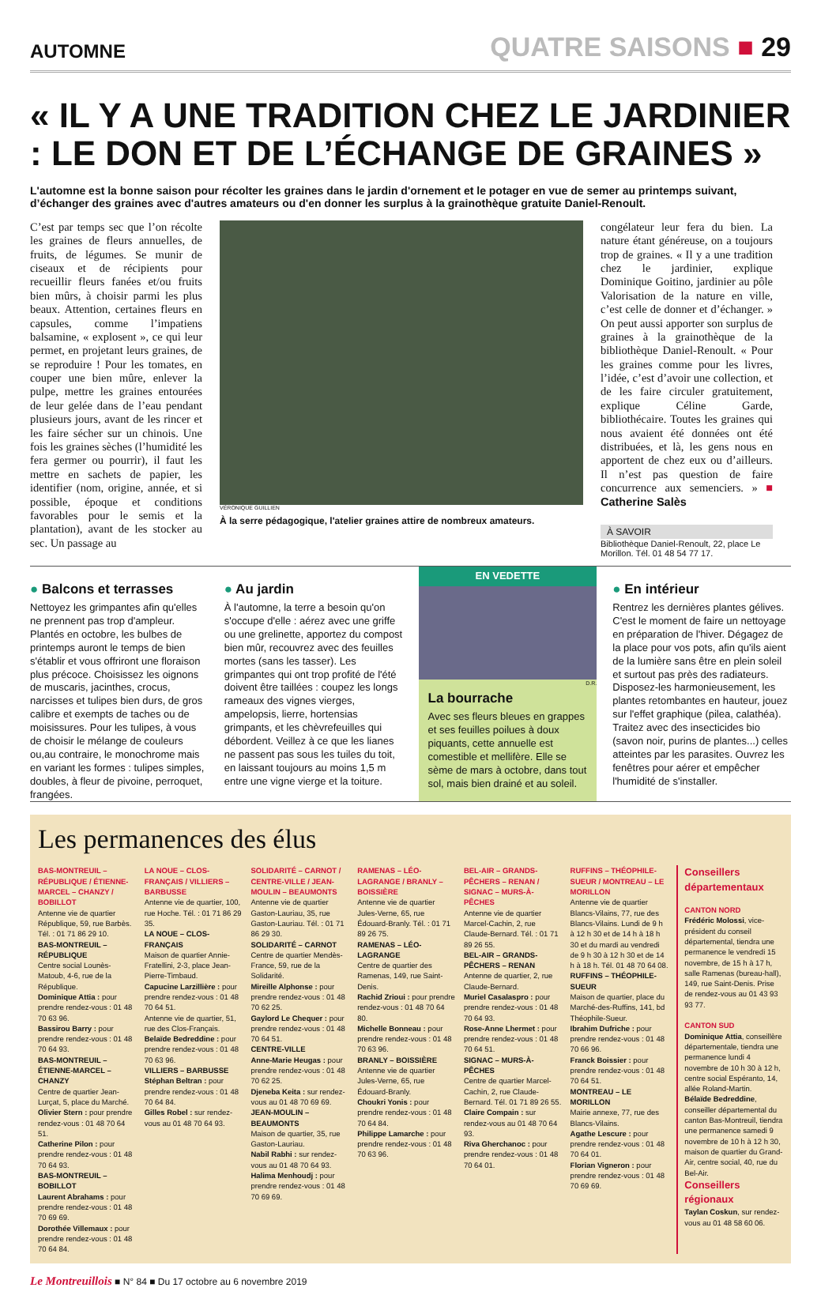AUTOMNE QUATRE SAISONS ■ 29
« IL Y A UNE TRADITION CHEZ LE JARDINIER : LE DON ET DE L’ÉCHANGE DE GRAINES »
L'automne est la bonne saison pour récolter les graines dans le jardin d'ornement et le potager en vue de semer au printemps suivant, d’échanger des graines avec d'autres amateurs ou d'en donner les surplus à la grainothèque gratuite Daniel-Renoult.
C’est par temps sec que l’on récolte les graines de fleurs annuelles, de fruits, de légumes. Se munir de ciseaux et de récipients pour recueillir fleurs fanées et/ou fruits bien mûrs, à choisir parmi les plus beaux. Attention, certaines fleurs en capsules, comme l’impatiens balsamine, « explosent », ce qui leur permet, en projetant leurs graines, de se reproduire ! Pour les tomates, en couper une bien mûre, enlever la pulpe, mettre les graines entourées de leur gelée dans de l’eau pendant plusieurs jours, avant de les rincer et les faire sécher sur un chinois. Une fois les graines sèches (l’humidité les fera germer ou pourrir), il faut les mettre en sachets de papier, les identifier (nom, origine, année, et si possible, époque et conditions favorables pour le semis et la plantation), avant de les stocker au sec. Un passage au
VÉRONIQUE GUILLIEN
À la serre pédagogique, l'atelier graines attire de nombreux amateurs.
congélateur leur fera du bien. La nature étant généreuse, on a toujours trop de graines. « Il y a une tradition chez le jardinier, explique Dominique Goitino, jardinier au pôle Valorisation de la nature en ville, c’est celle de donner et d’échanger. » On peut aussi apporter son surplus de graines à la grainothèque de la bibliothèque Daniel-Renoult. « Pour les graines comme pour les livres, l’idée, c’est d’avoir une collection, et de les faire circuler gratuitement, explique Céline Garde, bibliothécaire. Toutes les graines qui nous avaient été données ont été distribuées, et là, les gens nous en apportent de chez eux ou d’ailleurs. Il n’est pas question de faire concurrence aux semenciers. » ■ Catherine Salès
À SAVOIR
Bibliothèque Daniel-Renoult, 22, place Le Morillon. Tél. 01 48 54 77 17.
● Balcons et terrasses
Nettoyez les grimpantes afin qu'elles ne prennent pas trop d'ampleur. Plantés en octobre, les bulbes de printemps auront le temps de bien s'établir et vous offriront une floraison plus précoce. Choisissez les oignons de muscaris, jacinthes, crocus, narcisses et tulipes bien durs, de gros calibre et exempts de taches ou de moisissures. Pour les tulipes, à vous de choisir le mélange de couleurs ou,au contraire, le monochrome mais en variant les formes : tulipes simples, doubles, à fleur de pivoine, perroquet, frangées.
● Au jardin
À l'automne, la terre a besoin qu'on s'occupe d'elle : aérez avec une griffe ou une grelinette, apportez du compost bien mûr, recouvrez avec des feuilles mortes (sans les tasser). Les grimpantes qui ont trop profité de l'été doivent être taillées : coupez les longs rameaux des vignes vierges, ampelopsis, lierre, hortensias grimpants, et les chèvrefeuilles qui débordent. Veillez à ce que les lianes ne passent pas sous les tuiles du toit, en laissant toujours au moins 1,5 m entre une vigne vierge et la toiture.
EN VEDETTE
D.R.
La bourrache
Avec ses fleurs bleues en grappes et ses feuilles poilues à doux piquants, cette annuelle est comestible et mellifère. Elle se sème de mars à octobre, dans tout sol, mais bien drainé et au soleil.
● En intérieur
Rentrez les dernières plantes gélives. C'est le moment de faire un nettoyage en préparation de l'hiver. Dégagez de la place pour vos pots, afin qu'ils aient de la lumière sans être en plein soleil et surtout pas près des radiateurs. Disposez-les harmonieusement, les plantes retombantes en hauteur, jouez sur l'effet graphique (pilea, calathéa). Traitez avec des insecticides bio (savon noir, purins de plantes...) celles atteintes par les parasites. Ouvrez les fenêtres pour aérer et empêcher l'humidité de s'installer.
Les permanences des élus
BAS-MONTREUIL – RÉPUBLIQUE / ÉTIENNE-MARCEL – CHANZY / BOBILLOT
Antenne vie de quartier République, 59, rue Barbès. Tél. : 01 71 86 29 10.
BAS-MONTREUIL – RÉPUBLIQUE
Centre social Lounès-Matoub, 4-6, rue de la République.
Dominique Attia : pour prendre rendez-vous : 01 48 70 63 96.
Bassirou Barry : pour prendre rendez-vous : 01 48 70 64 93.
BAS-MONTREUIL – ÉTIENNE-MARCEL – CHANZY
Centre de quartier Jean-Lurçat, 5, place du Marché.
Olivier Stern : pour prendre rendez-vous : 01 48 70 64 51.
Catherine Pilon : pour prendre rendez-vous : 01 48 70 64 93.
BAS-MONTREUIL – BOBILLOT
Laurent Abrahams : pour prendre rendez-vous : 01 48 70 69 69.
Dorothée Villemaux : pour prendre rendez-vous : 01 48 70 64 84.
LA NOUE – CLOS-FRANÇAIS / VILLIERS – BARBUSSE
Antenne vie de quartier, 100, rue Hoche. Tél. : 01 71 86 29 35.
LA NOUE – CLOS-FRANÇAIS
Maison de quartier Annie-Fratellini, 2-3, place Jean-Pierre-Timbaud.
Capucine Larzillière : pour prendre rendez-vous : 01 48 70 64 51.
Antenne vie de quartier, 51, rue des Clos-Français.
Belaïde Bedreddine : pour prendre rendez-vous : 01 48 70 63 96.
VILLIERS – BARBUSSE
Stéphan Beltran : pour prendre rendez-vous : 01 48 70 64 84.
Gilles Robel : sur rendez-vous au 01 48 70 64 93.
SOLIDARITÉ – CARNOT / CENTRE-VILLE / JEAN-MOULIN – BEAUMONTS
Antenne vie de quartier Gaston-Lauriau, 35, rue Gaston-Lauriau. Tél. : 01 71 86 29 30.
SOLIDARITÉ – CARNOT
Centre de quartier Mendès-France, 59, rue de la Solidarité.
Mireille Alphonse : pour prendre rendez-vous : 01 48 70 62 25.
Gaylord Le Chequer : pour prendre rendez-vous : 01 48 70 64 51.
CENTRE-VILLE
Anne-Marie Heugas : pour prendre rendez-vous : 01 48 70 62 25.
Djeneba Keita : sur rendez-vous au 01 48 70 69 69.
JEAN-MOULIN – BEAUMONTS
Maison de quartier, 35, rue Gaston-Lauriau.
Nabil Rabhi : sur rendez-vous au 01 48 70 64 93.
Halima Menhoudj : pour prendre rendez-vous : 01 48 70 69 69.
RAMENAS – LÉO-LAGRANGE / BRANLY – BOISSIÈRE
Antenne vie de quartier Jules-Verne, 65, rue Édouard-Branly. Tél. : 01 71 89 26 75.
RAMENAS – LÉO-LAGRANGE
Centre de quartier des Ramenas, 149, rue Saint-Denis.
Rachid Zrioui : pour prendre rendez-vous : 01 48 70 64 80.
Michelle Bonneau : pour prendre rendez-vous : 01 48 70 63 96.
BRANLY – BOISSIÈRE
Antenne vie de quartier Jules-Verne, 65, rue Édouard-Branly.
Choukri Yonis : pour prendre rendez-vous : 01 48 70 64 84.
Philippe Lamarche : pour prendre rendez-vous : 01 48 70 63 96.
BEL-AIR – GRANDS-PÊCHERS – RENAN / SIGNAC – MURS-À-PÊCHES
Antenne vie de quartier Marcel-Cachin, 2, rue Claude-Bernard. Tél. : 01 71 89 26 55.
BEL-AIR – GRANDS-PÊCHERS – RENAN
Antenne de quartier, 2, rue Claude-Bernard.
Muriel Casalaspro : pour prendre rendez-vous : 01 48 70 64 93.
Rose-Anne Lhermet : pour prendre rendez-vous : 01 48 70 64 51.
SIGNAC – MURS-À-PÊCHES
Centre de quartier Marcel-Cachin, 2, rue Claude-Bernard. Tél. 01 71 89 26 55.
Claire Compain : sur rendez-vous au 01 48 70 64 93.
Riva Gherchanoc : pour prendre rendez-vous : 01 48 70 64 01.
RUFFINS – THÉOPHILE-SUEUR / MONTREAU – LE MORILLON
Antenne vie de quartier Blancs-Vilains, 77, rue des Blancs-Vilains. Lundi de 9 h à 12 h 30 et de 14 h à 18 h 30 et du mardi au vendredi de 9 h 30 à 12 h 30 et de 14 h à 18 h. Tél. 01 48 70 64 08.
RUFFINS – THÉOPHILE-SUEUR
Maison de quartier, place du Marché-des-Ruffins, 141, bd Théophile-Sueur.
Ibrahim Dufriche : pour prendre rendez-vous : 01 48 70 66 96.
Franck Boissier : pour prendre rendez-vous : 01 48 70 64 51.
MONTREAU – LE MORILLON
Mairie annexe, 77, rue des Blancs-Vilains.
Agathe Lescure : pour prendre rendez-vous : 01 48 70 64 01.
Florian Vigneron : pour prendre rendez-vous : 01 48 70 69 69.
Conseillers départementaux
CANTON NORD
Frédéric Molossi, vice-président du conseil départemental, tiendra une permanence le vendredi 15 novembre, de 15 h à 17 h, salle Ramenas (bureau-hall), 149, rue Saint-Denis. Prise de rendez-vous au 01 43 93 93 77.
CANTON SUD
Dominique Attia, conseillère départementale, tiendra une permanence lundi 4 novembre de 10 h 30 à 12 h, centre social Espéranto, 14, allée Roland-Martin.
Bélaïde Bedreddine, conseiller départemental du canton Bas-Montreuil, tiendra une permanence samedi 9 novembre de 10 h à 12 h 30, maison de quartier du Grand-Air, centre social, 40, rue du Bel-Air.
Conseillers régionaux
Taylan Coskun, sur rendez-vous au 01 48 58 60 06.
Le Montreuillois ■ N° 84 ■ Du 17 octobre au 6 novembre 2019